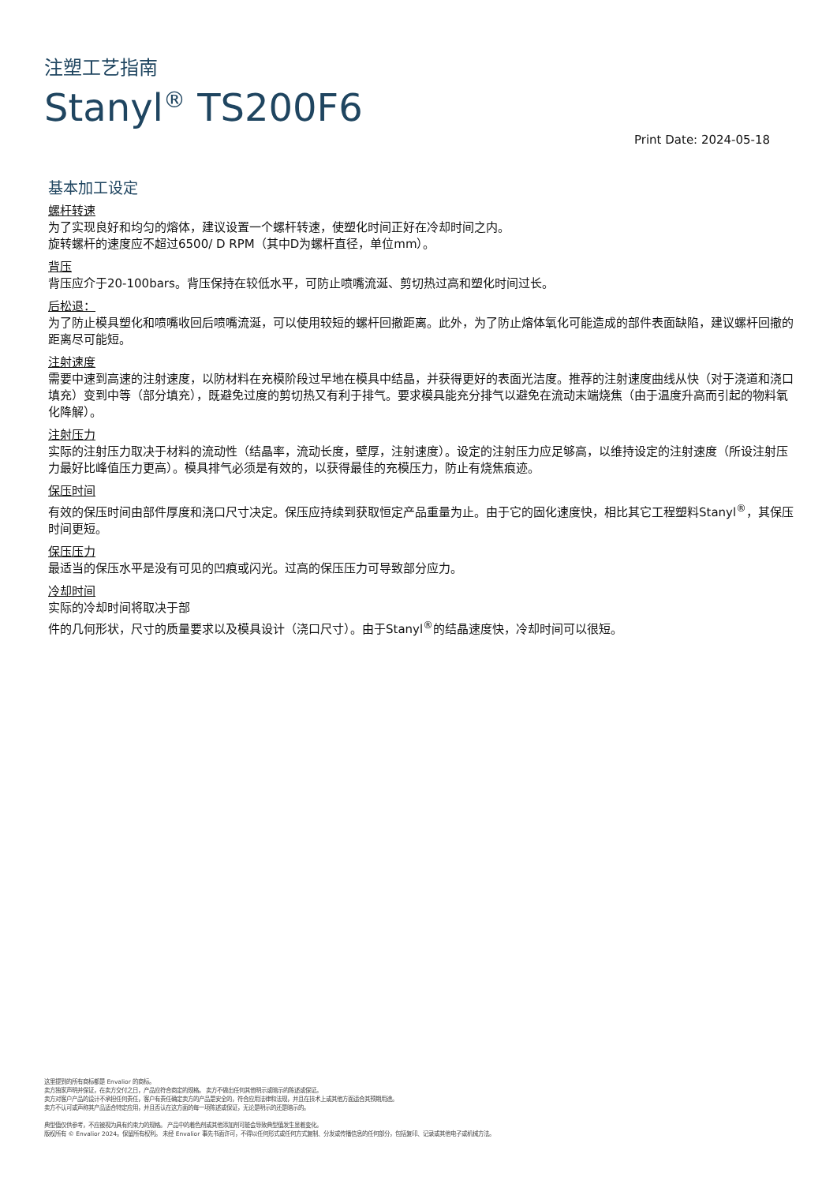注塑工艺指南
Stanyl<sup>®</sup> TS200F6
Print Date: 2024-05-18
基本加工设定
螺杆转速
为了实现良好和均匀的熔体，建议设置一个螺杆转速，使塑化时间正好在冷却时间之内。
旋转螺杆的速度应不超过6500/ D RPM（其中D为螺杆直径，单位mm）。
背压
背压应介于20-100bars。背压保持在较低水平，可防止喷嘴流涎、剪切热过高和塑化时间过长。
后松退：
为了防止模具塑化和喷嘴收回后喷嘴流涎，可以使用较短的螺杆回撤距离。此外，为了防止熔体氧化可能造成的部件表面缺陷，建议螺杆回撤的距离尽可能短。
注射速度
需要中速到高速的注射速度，以防材料在充模阶段过早地在模具中结晶，并获得更好的表面光洁度。推荐的注射速度曲线从快（对于浇道和浇口填充）变到中等（部分填充），既避免过度的剪切热又有利于排气。要求模具能充分排气以避免在流动末端烧焦（由于温度升高而引起的物料氧化降解）。
注射压力
实际的注射压力取决于材料的流动性（结晶率，流动长度，壁厚，注射速度）。设定的注射压力应足够高，以维持设定的注射速度（所设注射压力最好比峰值压力更高）。模具排气必须是有效的，以获得最佳的充模压力，防止有烧焦痕迹。
保压时间
有效的保压时间由部件厚度和浇口尺寸决定。保压应持续到获取恒定产品重量为止。由于它的固化速度快，相比其它工程塑料Stanyl<sup>®</sup>，其保压时间更短。
保压压力
最适当的保压水平是没有可见的凹痕或闪光。过高的保压压力可导致部分应力。
冷却时间
实际的冷却时间将取决于部
件的几何形状，尺寸的质量要求以及模具设计（浇口尺寸）。由于Stanyl<sup>®</sup>的结晶速度快，冷却时间可以很短。
这里提到的所有商标都是 Envalior 的商标。
卖方独家声明并保证，在卖方交付之日，产品应符合商定的规格。 卖方不做出任何其他明示或暗示的陈述或保证。
卖方对客户产品的设计不承担任何责任，客户有责任确定卖方的产品是安全的，符合应用法律和法规，并且在技术上或其他方面适合其预期用途。
卖方不认可或声称其产品适合特定应用，并且否认在这方面的每一项陈述或保证，无论是明示的还是暗示的。
典型值仅供参考，不应被视为具有约束力的规格。 产品中的着色剂或其他添加剂可能会导致典型值发生显着变化。
版权所有 © Envalior 2024。保留所有权利。 未经 Envalior 事先书面许可，不得以任何形式或任何方式复制、分发或传播信息的任何部分，包括复印、记录或其他电子或机械方法。